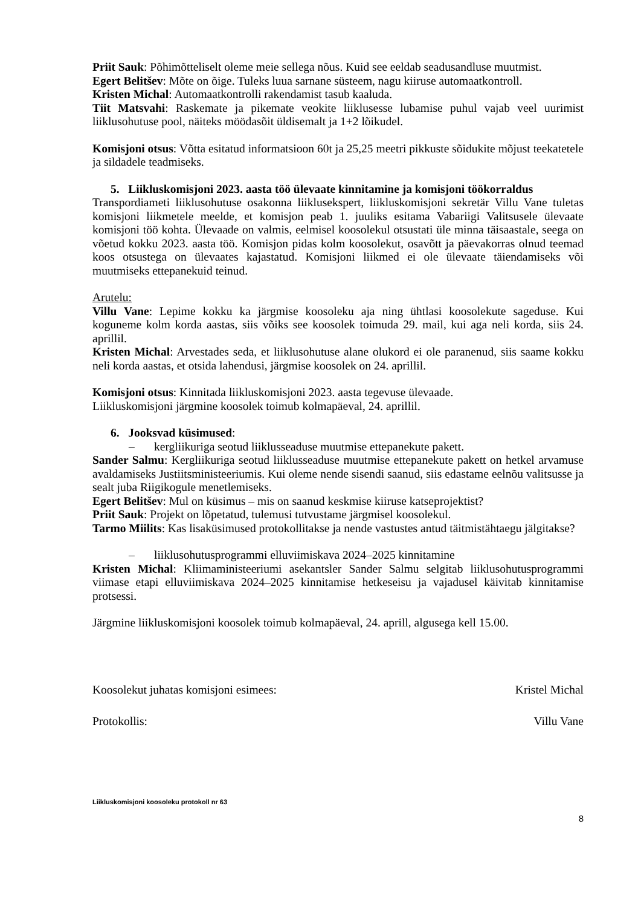Priit Sauk: Põhimõtteliselt oleme meie sellega nõus. Kuid see eeldab seadusandluse muutmist.
Egert Belitšev: Mõte on õige. Tuleks luua sarnane süsteem, nagu kiiruse automaatkontroll.
Kristen Michal: Automaatkontrolli rakendamist tasub kaaluda.
Tiit Matsvahi: Raskemate ja pikemate veokite liiklusesse lubamise puhul vajab veel uurimist liiklusohutuse pool, näiteks möödasõit üldisemalt ja 1+2 lõikudel.
Komisjoni otsus: Võtta esitatud informatsioon 60t ja 25,25 meetri pikkuste sõidukite mõjust teekatetele ja sildadele teadmiseks.
5. Liikluskomisjoni 2023. aasta töö ülevaate kinnitamine ja komisjoni töökorraldus
Transpordiameti liiklusohutuse osakonna liiklusekspert, liikluskomisjoni sekretär Villu Vane tuletas komisjoni liikmetele meelde, et komisjon peab 1. juuliks esitama Vabariigi Valitsusele ülevaate komisjoni töö kohta. Ülevaade on valmis, eelmisel koosolekul otsustati üle minna täisaastale, seega on võetud kokku 2023. aasta töö. Komisjon pidas kolm koosolekut, osavõtt ja päevakorras olnud teemad koos otsustega on ülevaates kajastatud. Komisjoni liikmed ei ole ülevaate täiendamiseks või muutmiseks ettepanekuid teinud.
Arutelu:
Villu Vane: Lepime kokku ka järgmise koosoleku aja ning ühtlasi koosolekute sageduse. Kui koguneme kolm korda aastas, siis võiks see koosolek toimuda 29. mail, kui aga neli korda, siis 24. aprillil.
Kristen Michal: Arvestades seda, et liiklusohutuse alane olukord ei ole paranenud, siis saame kokku neli korda aastas, et otsida lahendusi, järgmise koosolek on 24. aprillil.
Komisjoni otsus: Kinnitada liikluskomisjoni 2023. aasta tegevuse ülevaade.
Liikluskomisjoni järgmine koosolek toimub kolmapäeval, 24. aprillil.
6. Jooksvad küsimused:
– kergliikuriga seotud liiklusseaduse muutmise ettepanekute pakett.
Sander Salmu: Kergliikuriga seotud liiklusseaduse muutmise ettepanekute pakett on hetkel arvamuse avaldamiseks Justiitsministeeriumis. Kui oleme nende sisendi saanud, siis edastame eelnõu valitsusse ja sealt juba Riigikogule menetlemiseks.
Egert Belitšev: Mul on küsimus – mis on saanud keskmise kiiruse katseprojektist?
Priit Sauk: Projekt on lõpetatud, tulemusi tutvustame järgmisel koosolekul.
Tarmo Miilits: Kas lisaküsimused protokollitakse ja nende vastustes antud täitmistähtaegu jälgitakse?
– liiklusohutusprogrammi elluviimiskava 2024–2025 kinnitamine
Kristen Michal: Kliimaministeeriumi asekantsler Sander Salmu selgitab liiklusohutusprogrammi viimase etapi elluviimiskava 2024–2025 kinnitamise hetkeseisu ja vajadusel käivitab kinnitamise protsessi.
Järgmine liikluskomisjoni koosolek toimub kolmapäeval, 24. aprill, algusega kell 15.00.
Koosolekut juhatas komisjoni esimees: Kristel Michal
Protokollis: Villu Vane
Liikluskomisjoni koosoleku protokoll nr 63
8